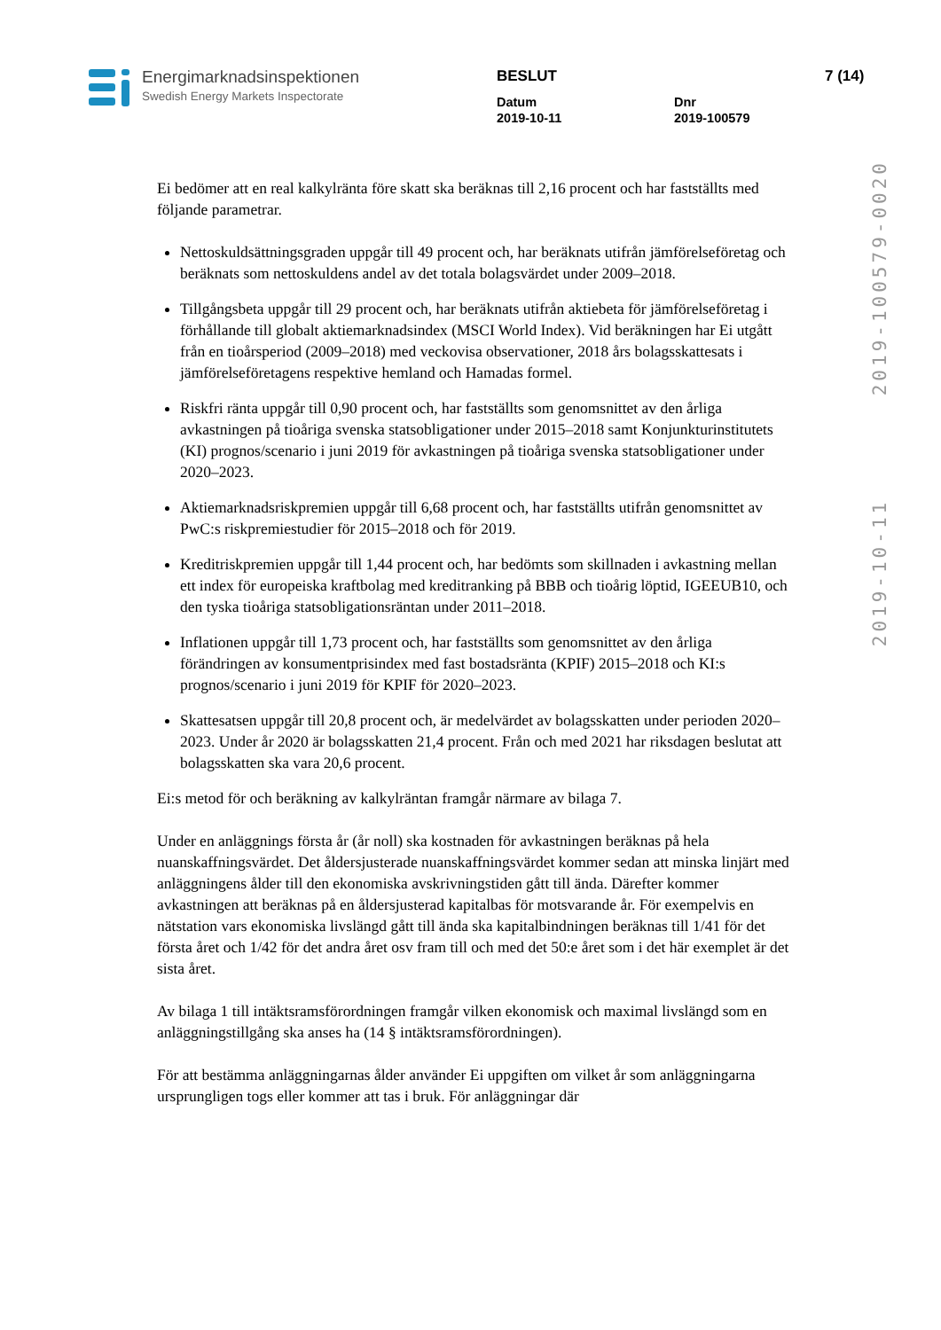Energimarknadsinspektionen
Swedish Energy Markets Inspectorate
BESLUT
Datum
2019-10-11
Dnr
2019-100579
7 (14)
2019-10-11 2019-100579-0020
Ei bedömer att en real kalkylränta före skatt ska beräknas till 2,16 procent och har fastställts med följande parametrar.
Nettoskuldsättningsgraden uppgår till 49 procent och, har beräknats utifrån jämförelseföretag och beräknats som nettoskuldens andel av det totala bolagsvärdet under 2009–2018.
Tillgångsbeta uppgår till 29 procent och, har beräknats utifrån aktiebeta för jämförelseföretag i förhållande till globalt aktiemarknadsindex (MSCI World Index). Vid beräkningen har Ei utgått från en tioårsperiod (2009–2018) med veckovisa observationer, 2018 års bolagsskattesats i jämförelseföretagens respektive hemland och Hamadas formel.
Riskfri ränta uppgår till 0,90 procent och, har fastställts som genomsnittet av den årliga avkastningen på tioåriga svenska statsobligationer under 2015–2018 samt Konjunkturinstitutets (KI) prognos/scenario i juni 2019 för avkastningen på tioåriga svenska statsobligationer under 2020–2023.
Aktiemarknadsriskpremien uppgår till 6,68 procent och, har fastställts utifrån genomsnittet av PwC:s riskpremiestudier för 2015–2018 och för 2019.
Kreditriskpremien uppgår till 1,44 procent och, har bedömts som skillnaden i avkastning mellan ett index för europeiska kraftbolag med kreditranking på BBB och tioårig löptid, IGEEUB10, och den tyska tioåriga statsobligationsräntan under 2011–2018.
Inflationen uppgår till 1,73 procent och, har fastställts som genomsnittet av den årliga förändringen av konsumentprisindex med fast bostadsränta (KPIF) 2015–2018 och KI:s prognos/scenario i juni 2019 för KPIF för 2020–2023.
Skattesatsen uppgår till 20,8 procent och, är medelvärdet av bolagsskatten under perioden 2020–2023. Under år 2020 är bolagsskatten 21,4 procent. Från och med 2021 har riksdagen beslutat att bolagsskatten ska vara 20,6 procent.
Ei:s metod för och beräkning av kalkylräntan framgår närmare av bilaga 7.
Under en anläggnings första år (år noll) ska kostnaden för avkastningen beräknas på hela nuanskaffningsvärdet. Det åldersjusterade nuanskaffningsvärdet kommer sedan att minska linjärt med anläggningens ålder till den ekonomiska avskrivningstiden gått till ända. Därefter kommer avkastningen att beräknas på en åldersjusterad kapitalbas för motsvarande år. För exempelvis en nätstation vars ekonomiska livslängd gått till ända ska kapitalbindningen beräknas till 1/41 för det första året och 1/42 för det andra året osv fram till och med det 50:e året som i det här exemplet är det sista året.
Av bilaga 1 till intäktsramsförordningen framgår vilken ekonomisk och maximal livslängd som en anläggningstillgång ska anses ha (14 § intäktsramsförordningen).
För att bestämma anläggningarnas ålder använder Ei uppgiften om vilket år som anläggningarna ursprungligen togs eller kommer att tas i bruk. För anläggningar där